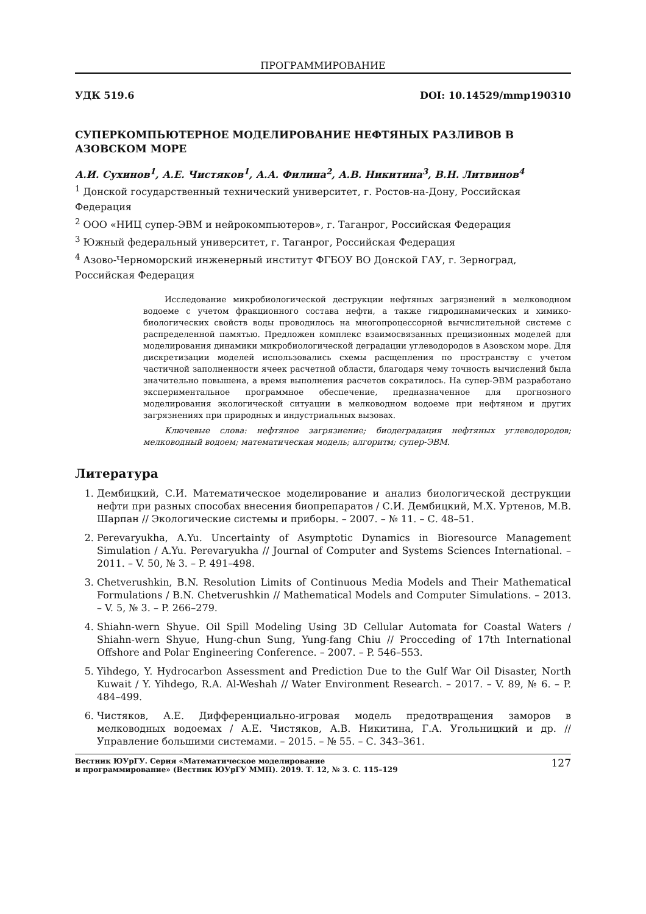ПРОГРАММИРОВАНИЕ
УДК 519.6 DOI: 10.14529/mmp190310
СУПЕРКОМПЬЮТЕРНОЕ МОДЕЛИРОВАНИЕ НЕФТЯНЫХ РАЗЛИВОВ В АЗОВСКОМ МОРЕ
А.И. Сухинов<sup>1</sup>, А.Е. Чистяков<sup>1</sup>, А.А. Филина<sup>2</sup>, А.В. Никитина<sup>3</sup>, В.Н. Литвинов<sup>4</sup>
<sup>1</sup> Донской государственный технический университет, г. Ростов-на-Дону, Российская Федерация
<sup>2</sup> ООО «НИЦ супер-ЭВМ и нейрокомпьютеров», г. Таганрог, Российская Федерация
<sup>3</sup> Южный федеральный университет, г. Таганрог, Российская Федерация
<sup>4</sup> Азово-Черноморский инженерный институт ФГБОУ ВО Донской ГАУ, г. Зерноград, Российская Федерация
Исследование микробиологической деструкции нефтяных загрязнений в мелководном водоеме с учетом фракционного состава нефти, а также гидродинамических и химико-биологических свойств воды проводилось на многопроцессорной вычислительной системе с распределенной памятью. Предложен комплекс взаимосвязанных прецизионных моделей для моделирования динамики микробиологической деградации углеводородов в Азовском море. Для дискретизации моделей использовались схемы расщепления по пространству с учетом частичной заполненности ячеек расчетной области, благодаря чему точность вычислений была значительно повышена, а время выполнения расчетов сократилось. На супер-ЭВМ разработано экспериментальное программное обеспечение, предназначенное для прогнозного моделирования экологической ситуации в мелководном водоеме при нефтяном и других загрязнениях при природных и индустриальных вызовах.
Ключевые слова: нефтяное загрязнение; биодеградация нефтяных углеводородов; мелководный водоем; математическая модель; алгоритм; супер-ЭВМ.
Литература
1. Дембицкий, С.И. Математическое моделирование и анализ биологической деструкции нефти при разных способах внесения биопрепаратов / С.И. Дембицкий, М.Х. Уртенов, М.В. Шарпан // Экологические системы и приборы. – 2007. – № 11. – С. 48–51.
2. Perevaryukha, A.Yu. Uncertainty of Asymptotic Dynamics in Bioresource Management Simulation / A.Yu. Perevaryukha // Journal of Computer and Systems Sciences International. – 2011. – V. 50, № 3. – P. 491–498.
3. Chetverushkin, B.N. Resolution Limits of Continuous Media Models and Their Mathematical Formulations / B.N. Chetverushkin // Mathematical Models and Computer Simulations. – 2013. – V. 5, № 3. – P. 266–279.
4. Shiahn-wern Shyue. Oil Spill Modeling Using 3D Cellular Automata for Coastal Waters / Shiahn-wern Shyue, Hung-chun Sung, Yung-fang Chiu // Procceding of 17th International Offshore and Polar Engineering Conference. – 2007. – P. 546–553.
5. Yihdego, Y. Hydrocarbon Assessment and Prediction Due to the Gulf War Oil Disaster, North Kuwait / Y. Yihdego, R.A. Al-Weshah // Water Environment Research. – 2017. – V. 89, № 6. – P. 484–499.
6. Чистяков, А.Е. Дифференциально-игровая модель предотвращения заморов в мелководных водоемах / А.Е. Чистяков, А.В. Никитина, Г.А. Угольницкий и др. // Управление большими системами. – 2015. – № 55. – С. 343–361.
Вестник ЮУрГУ. Серия «Математическое моделирование
и программирование» (Вестник ЮУрГУ ММП). 2019. Т. 12, № 3. С. 115–129 127